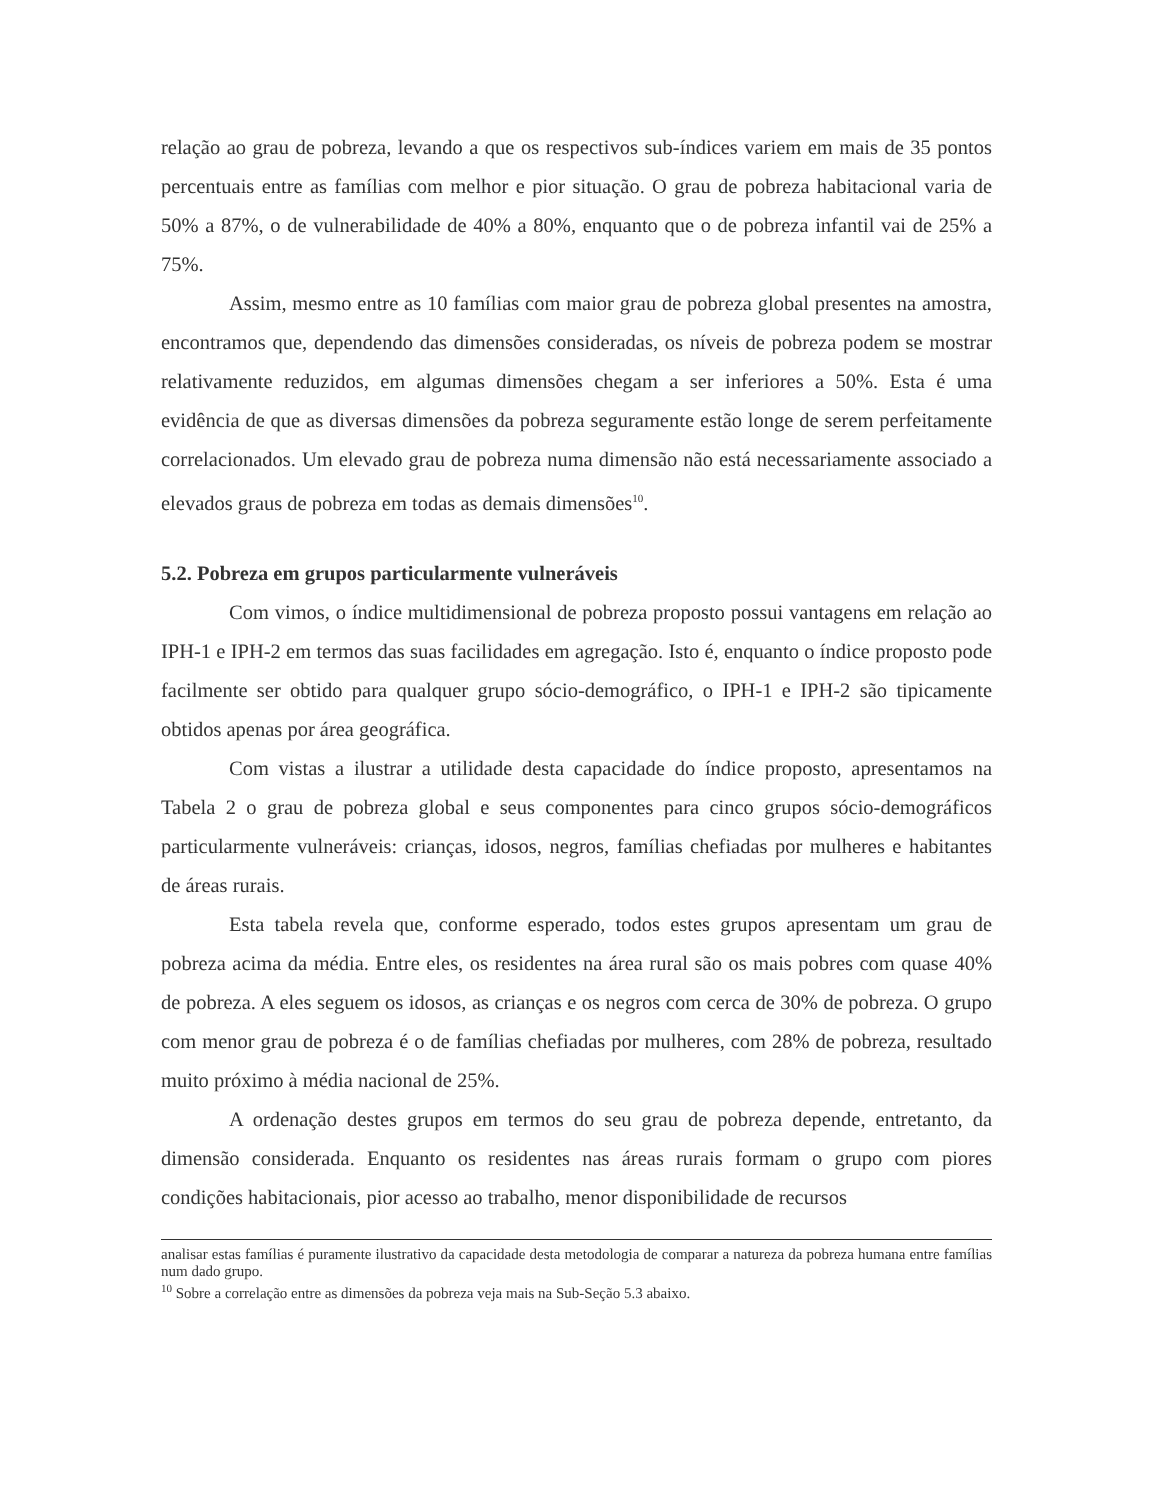relação ao grau de pobreza, levando a que os respectivos sub-índices variem em mais de 35 pontos percentuais entre as famílias com melhor e pior situação. O grau de pobreza habitacional varia de 50% a 87%, o de vulnerabilidade de 40% a 80%, enquanto que o de pobreza infantil vai de 25% a 75%.
Assim, mesmo entre as 10 famílias com maior grau de pobreza global presentes na amostra, encontramos que, dependendo das dimensões consideradas, os níveis de pobreza podem se mostrar relativamente reduzidos, em algumas dimensões chegam a ser inferiores a 50%. Esta é uma evidência de que as diversas dimensões da pobreza seguramente estão longe de serem perfeitamente correlacionados. Um elevado grau de pobreza numa dimensão não está necessariamente associado a elevados graus de pobreza em todas as demais dimensões<sup>10</sup>.
5.2. Pobreza em grupos particularmente vulneráveis
Com vimos, o índice multidimensional de pobreza proposto possui vantagens em relação ao IPH-1 e IPH-2 em termos das suas facilidades em agregação. Isto é, enquanto o índice proposto pode facilmente ser obtido para qualquer grupo sócio-demográfico, o IPH-1 e IPH-2 são tipicamente obtidos apenas por área geográfica.
Com vistas a ilustrar a utilidade desta capacidade do índice proposto, apresentamos na Tabela 2 o grau de pobreza global e seus componentes para cinco grupos sócio-demográficos particularmente vulneráveis: crianças, idosos, negros, famílias chefiadas por mulheres e habitantes de áreas rurais.
Esta tabela revela que, conforme esperado, todos estes grupos apresentam um grau de pobreza acima da média. Entre eles, os residentes na área rural são os mais pobres com quase 40% de pobreza. A eles seguem os idosos, as crianças e os negros com cerca de 30% de pobreza. O grupo com menor grau de pobreza é o de famílias chefiadas por mulheres, com 28% de pobreza, resultado muito próximo à média nacional de 25%.
A ordenação destes grupos em termos do seu grau de pobreza depende, entretanto, da dimensão considerada. Enquanto os residentes nas áreas rurais formam o grupo com piores condições habitacionais, pior acesso ao trabalho, menor disponibilidade de recursos
analisar estas famílias é puramente ilustrativo da capacidade desta metodologia de comparar a natureza da pobreza humana entre famílias num dado grupo.
<sup>10</sup> Sobre a correlação entre as dimensões da pobreza veja mais na Sub-Seção 5.3 abaixo.